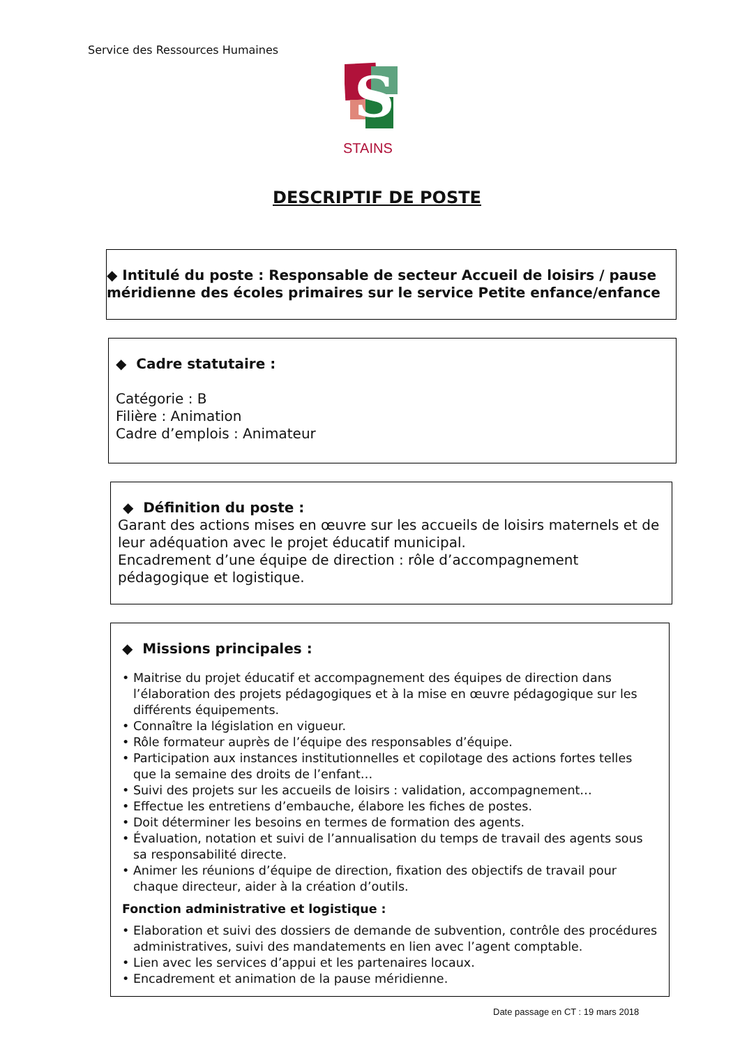Service des Ressources Humaines
S
STAINS
DESCRIPTIF DE POSTE
◆ Intitulé du poste : Responsable de secteur Accueil de loisirs / pause méridienne des écoles primaires sur le service Petite enfance/enfance
◆ Cadre statutaire :
Catégorie : B
Filière : Animation
Cadre d’emplois : Animateur
◆ Définition du poste :
Garant des actions mises en œuvre sur les accueils de loisirs maternels et de leur adéquation avec le projet éducatif municipal.
Encadrement d’une équipe de direction : rôle d’accompagnement pédagogique et logistique.
◆ Missions principales :
• Maitrise du projet éducatif et accompagnement des équipes de direction dans l’élaboration des projets pédagogiques et à la mise en œuvre pédagogique sur les différents équipements.
• Connaître la législation en vigueur.
• Rôle formateur auprès de l’équipe des responsables d’équipe.
• Participation aux instances institutionnelles et copilotage des actions fortes telles que la semaine des droits de l’enfant…
• Suivi des projets sur les accueils de loisirs : validation, accompagnement…
• Effectue les entretiens d’embauche, élabore les fiches de postes.
• Doit déterminer les besoins en termes de formation des agents.
• Évaluation, notation et suivi de l’annualisation du temps de travail des agents sous sa responsabilité directe.
• Animer les réunions d’équipe de direction, fixation des objectifs de travail pour chaque directeur, aider à la création d’outils.
Fonction administrative et logistique :
• Elaboration et suivi des dossiers de demande de subvention, contrôle des procédures administratives, suivi des mandatements en lien avec l’agent comptable.
• Lien avec les services d’appui et les partenaires locaux.
• Encadrement et animation de la pause méridienne.
Date passage en CT : 19 mars 2018